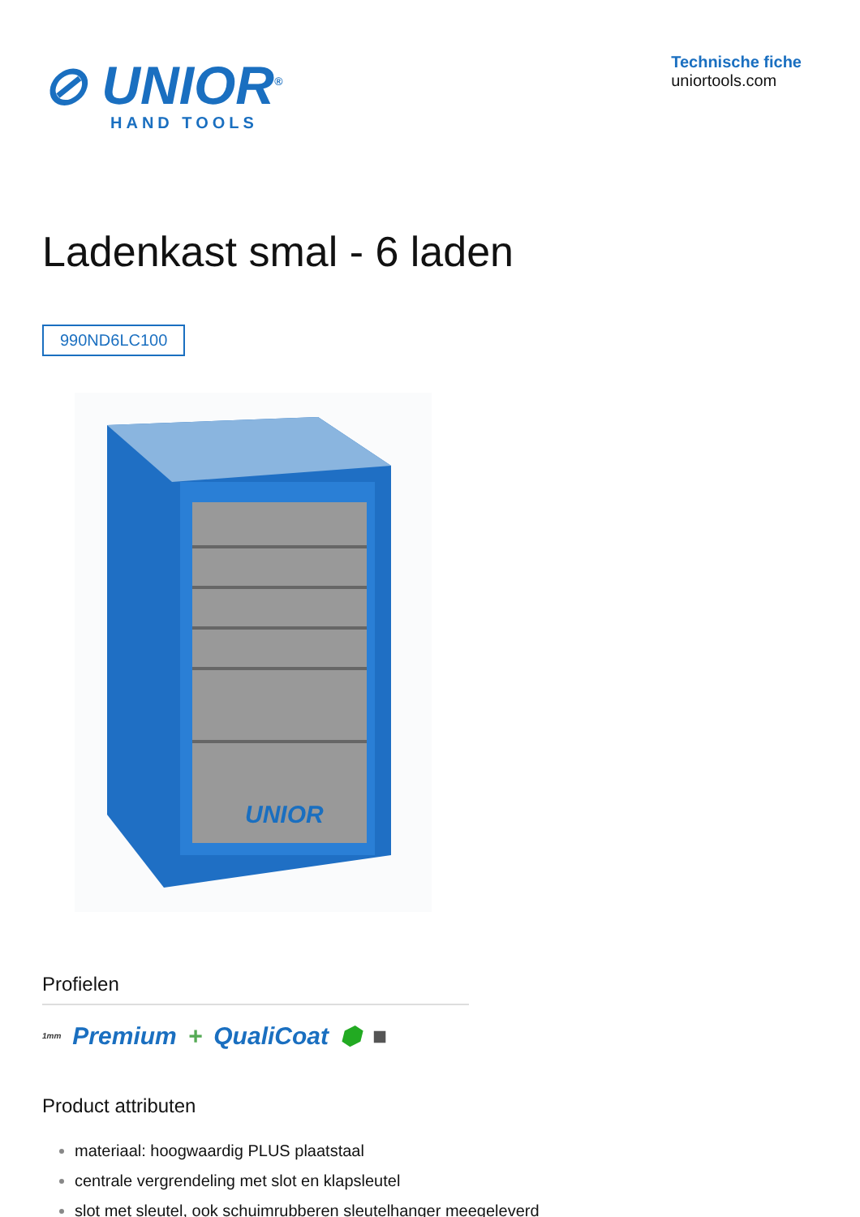⊘ UNIOR<sup>®</sup>
HAND TOOLS
Technische fiche
uniortools.com
Ladenkast smal - 6 laden
990ND6LC100
UNIOR
Profielen
1mm Premium + QualiCoat ⬢ ■
Product attributen
materiaal: hoogwaardig PLUS plaatstaal
centrale vergrendeling met slot en klapsleutel
slot met sleutel, ook schuimrubberen sleutelhanger meegeleverd